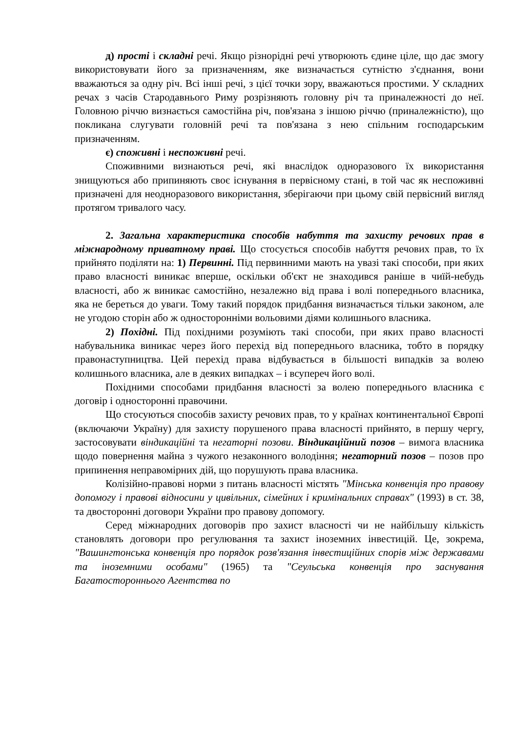д) прості і складні речі. Якщо різнорідні речі утворюють єдине ціле, що дає змогу використовувати його за призначенням, яке визначається сутністю з'єднання, вони вважаються за одну річ. Всі інші речі, з цієї точки зору, вважаються простими. У складних речах з часів Стародавнього Риму розрізняють головну річ та приналежності до неї. Головною річчю визнається самостійна річ, пов'язана з іншою річчю (приналежністю), що покликана слугувати головній речі та пов'язана з нею спільним господарським призначенням.
є) споживні і неспоживні речі.
Споживними визнаються речі, які внаслідок одноразового їх використання знищуються або припиняють своє існування в первісному стані, в той час як неспоживні призначені для неодноразового використання, зберігаючи при цьому свій первісний вигляд протягом тривалого часу.
2. Загальна характеристика способів набуття та захисту речових прав в міжнародному приватному праві. Що стосується способів набуття речових прав, то їх прийнято поділяти на: 1) Первинні. Під первинними мають на увазі такі способи, при яких право власності виникає вперше, оскільки об'єкт не знаходився раніше в чиїй-небудь власності, або ж виникає самостійно, незалежно від права і волі попереднього власника, яка не береться до уваги. Тому такий порядок придбання визначається тільки законом, але не угодою сторін або ж односторонніми вольовими діями колишнього власника.
2) Похідні. Під похідними розуміють такі способи, при яких право власності набувальника виникає через його перехід від попереднього власника, тобто в порядку правонаступництва. Цей перехід права відбувається в більшості випадків за волею колишнього власника, але в деяких випадках – і всупереч його волі.
Похідними способами придбання власності за волею попереднього власника є договір і односторонні правочини.
Що стосуються способів захисту речових прав, то у країнах континентальної Європі (включаючи Україну) для захисту порушеного права власності прийнято, в першу чергу, застосовувати віндикаційні та негаторні позови. Віндикаційний позов – вимога власника щодо повернення майна з чужого незаконного володіння; негаторний позов – позов про припинення неправомірних дій, що порушують права власника.
Колізійно-правові норми з питань власності містять "Мінська конвенція про правову допомогу і правові відносини у цивільних, сімейних і кримінальних справах" (1993) в ст. 38, та двосторонні договори України про правову допомогу.
Серед міжнародних договорів про захист власності чи не найбільшу кількість становлять договори про регулювання та захист іноземних інвестицій. Це, зокрема, "Вашингтонська конвенція про порядок розв'язання інвестиційних спорів між державами та іноземними особами" (1965) та "Сеульська конвенція про заснування Багатостороннього Агентства по